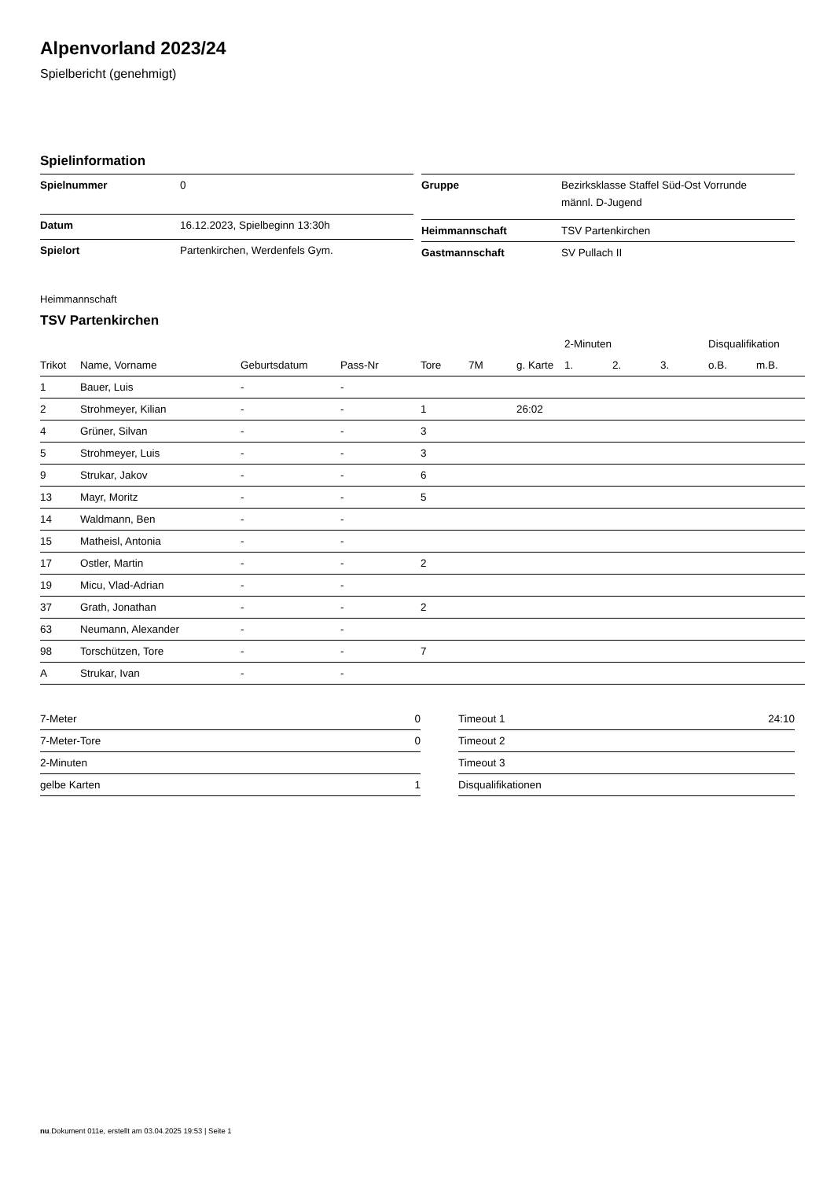Alpenvorland 2023/24
Spielbericht (genehmigt)
Spielinformation
| Spielnummer | 0 |
| Datum | 16.12.2023, Spielbeginn 13:30h |
| Spielort | Partenkirchen, Werdenfels Gym. |
| Gruppe | Bezirksklasse Staffel Süd-Ost Vorrunde männl. D-Jugend |
| Heimmannschaft | TSV Partenkirchen |
| Gastmannschaft | SV Pullach II |
Heimmannschaft
TSV Partenkirchen
| | | | | | | | 2-Minuten | | | Disqualifikation | |
| --- | --- | --- | --- | --- | --- | --- | --- | --- | --- | --- | --- |
| Trikot | Name, Vorname | Geburtsdatum | Pass-Nr | Tore | 7M | g. Karte | 1. | 2. | 3. | o.B. | m.B. |
| 1 | Bauer, Luis | - | - | | | | | | | | |
| 2 | Strohmeyer, Kilian | - | - | 1 | | 26:02 | | | | | |
| 4 | Grüner, Silvan | - | - | 3 | | | | | | | |
| 5 | Strohmeyer, Luis | - | - | 3 | | | | | | | |
| 9 | Strukar, Jakov | - | - | 6 | | | | | | | |
| 13 | Mayr, Moritz | - | - | 5 | | | | | | | |
| 14 | Waldmann, Ben | - | - | | | | | | | | |
| 15 | Matheisl, Antonia | - | - | | | | | | | | |
| 17 | Ostler, Martin | - | - | 2 | | | | | | | |
| 19 | Micu, Vlad-Adrian | - | - | | | | | | | | |
| 37 | Grath, Jonathan | - | - | 2 | | | | | | | |
| 63 | Neumann, Alexander | - | - | | | | | | | | |
| 98 | Torschützen, Tore | - | - | 7 | | | | | | | |
| A | Strukar, Ivan | - | - | | | | | | | | |
| 7-Meter | 0 |
| 7-Meter-Tore | 0 |
| 2-Minuten | |
| gelbe Karten | 1 |
| Timeout 1 | 24:10 |
| Timeout 2 | |
| Timeout 3 | |
| Disqualifikationen | |
nu.Dokument 011e, erstellt am 03.04.2025 19:53 | Seite 1